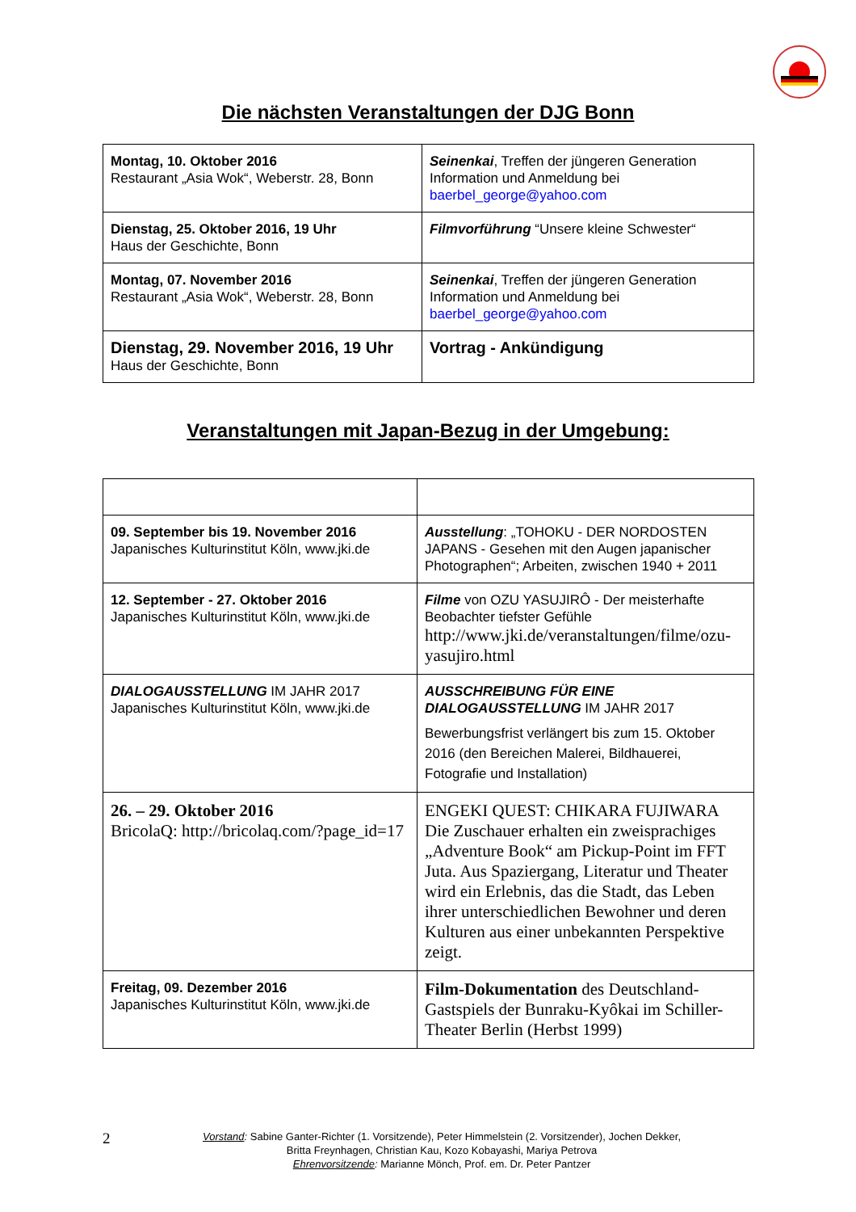Die nächsten Veranstaltungen der DJG Bonn
| Montag, 10. Oktober 2016 Restaurant „Asia Wok“, Weberstr. 28, Bonn | Seinenkai , Treffen der jüngeren Generation Information und Anmeldung bei baerbel_george@yahoo.com |
| Dienstag, 25. Oktober 2016, 19 Uhr Haus der Geschichte, Bonn | Filmvorführung “Unsere kleine Schwester“ |
| Montag, 07. November 2016 Restaurant „Asia Wok“, Weberstr. 28, Bonn | Seinenkai , Treffen der jüngeren Generation Information und Anmeldung bei baerbel_george@yahoo.com |
| Dienstag, 29. November 2016, 19 Uhr Haus der Geschichte, Bonn | Vortrag - Ankündigung |
Veranstaltungen mit Japan-Bezug in der Umgebung:
| 09. September bis 19. November 2016 Japanisches Kulturinstitut Köln, www.jki.de | Ausstellung : „TOHOKU - DER NORDOSTEN JAPANS - Gesehen mit den Augen japanischer Photographen“; Arbeiten, zwischen 1940 + 2011 |
| 12. September - 27. Oktober 2016 Japanisches Kulturinstitut Köln, www.jki.de | Filme von OZU YASUJIRÔ - Der meisterhafte Beobachter tiefster Gefühle http://www.jki.de/veranstaltungen/filme/ozu-yasujiro.html |
| DIALOGAUSSTELLUNG IM JAHR 2017 Japanisches Kulturinstitut Köln, www.jki.de | AUSSCHREIBUNG FÜR EINE DIALOGAUSSTELLUNG IM JAHR 2017 Bewerbungsfrist verlängert bis zum 15. Oktober 2016 (den Bereichen Malerei, Bildhauerei, Fotografie und Installation) |
| 26. – 29. Oktober 2016 BricolaQ: http://bricolaq.com/?page_id=17 | ENGEKI QUEST: CHIKARA FUJIWARA Die Zuschauer erhalten ein zweisprachiges „Adventure Book“ am Pickup-Point im FFT Juta. Aus Spaziergang, Literatur und Theater wird ein Erlebnis, das die Stadt, das Leben ihrer unterschiedlichen Bewohner und deren Kulturen aus einer unbekannten Perspektive zeigt. |
| Freitag, 09. Dezember 2016 Japanisches Kulturinstitut Köln, www.jki.de | Film-Dokumentation des Deutschland-Gastspiels der Bunraku-Kyôkai im Schiller-Theater Berlin (Herbst 1999) |
2
Vorstand: Sabine Ganter-Richter (1. Vorsitzende), Peter Himmelstein (2. Vorsitzender), Jochen Dekker,
Britta Freynhagen, Christian Kau, Kozo Kobayashi, Mariya Petrova
Ehrenvorsitzende: Marianne Mönch, Prof. em. Dr. Peter Pantzer